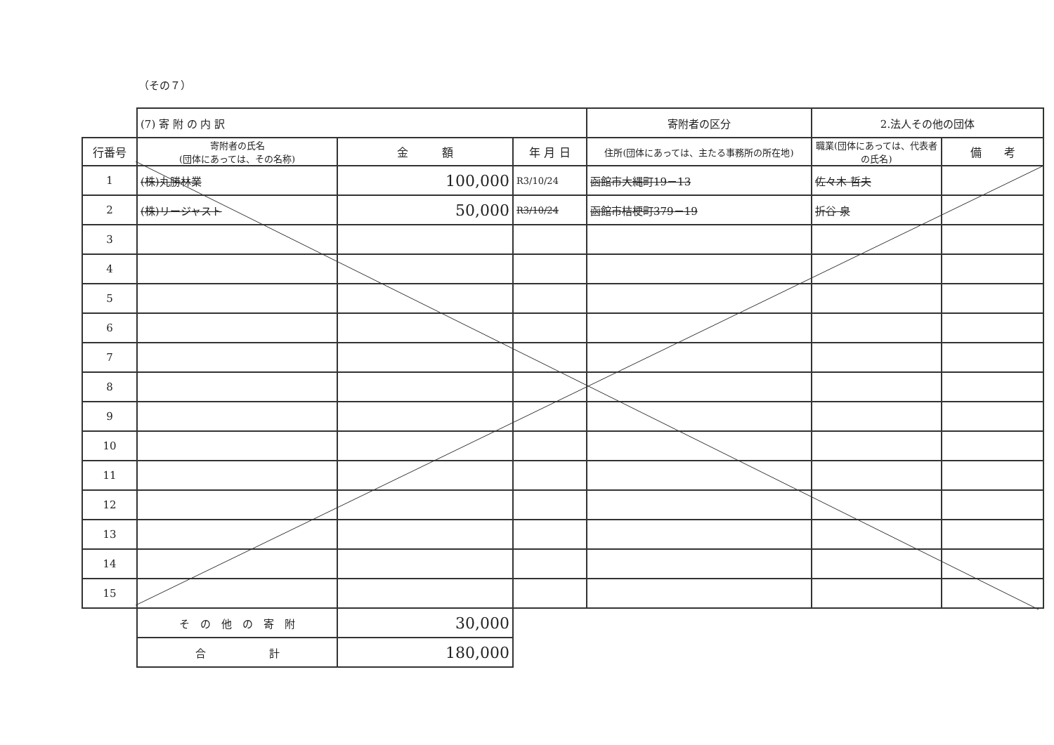（その７）
| | (7) 寄 附 の 内 訳 | | | 寄附者の区分 | 2.法人その他の団体 | |
| 行番号 | 寄附者の氏名 (団体にあっては、その名称) | 金 額 | 年 月 日 | 住所(団体にあっては、主たる事務所の所在地) | 職業(団体にあっては、代表者の氏名) | 備 考 |
| 1 | (株)丸勝林業 | 100,000 | R3/10/24 | 函館市大縄町19－13 | 佐々木 哲夫 | |
| 2 | (株)リージャスト | 50,000 | R3/10/24 | 函館市桔梗町379－19 | 折谷 泉 | |
| 3 | | | | | | |
| 4 | | | | | | |
| 5 | | | | | | |
| 6 | | | | | | |
| 7 | | | | | | |
| 8 | | | | | | |
| 9 | | | | | | |
| 10 | | | | | | |
| 11 | | | | | | |
| 12 | | | | | | |
| 13 | | | | | | |
| 14 | | | | | | |
| 15 | | | | | | |
| | そ の 他 の 寄 附 | 30,000 | | | | |
| | 合 計 | 180,000 | | | | |